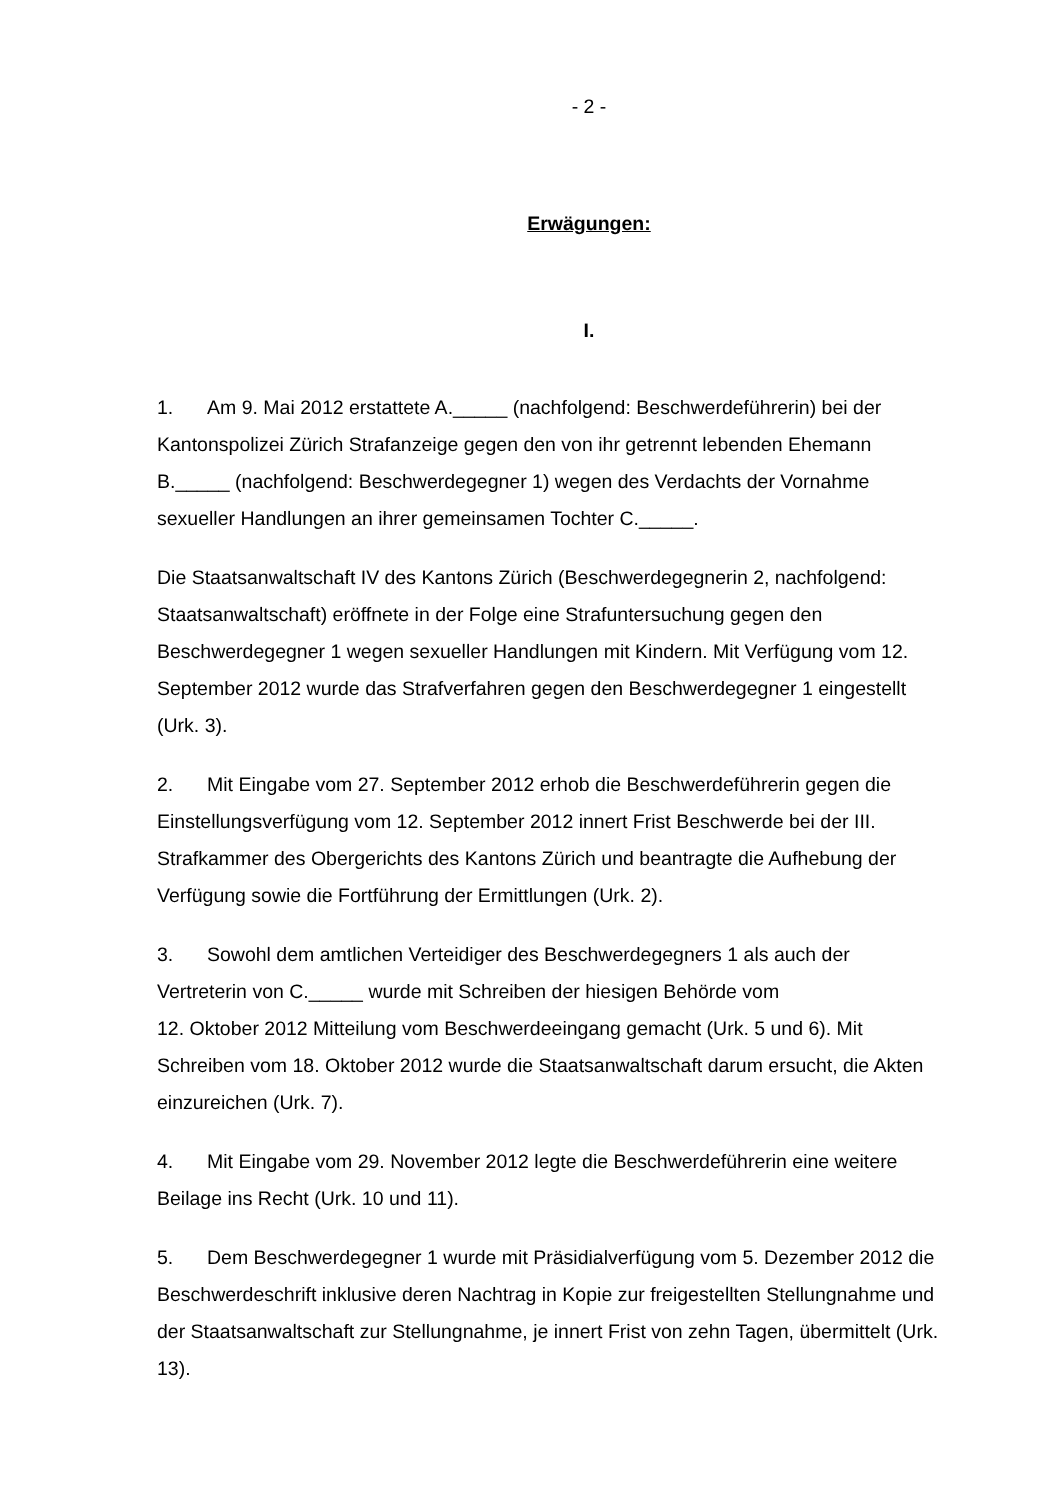- 2 -
Erwägungen:
I.
1. Am 9. Mai 2012 erstattete A._____ (nachfolgend: Beschwerdeführerin) bei der Kantonspolizei Zürich Strafanzeige gegen den von ihr getrennt lebenden Ehemann B._____ (nachfolgend: Beschwerdegegner 1) wegen des Verdachts der Vornahme sexueller Handlungen an ihrer gemeinsamen Tochter C._____.
Die Staatsanwaltschaft IV des Kantons Zürich (Beschwerdegegnerin 2, nachfolgend: Staatsanwaltschaft) eröffnete in der Folge eine Strafuntersuchung gegen den Beschwerdegegner 1 wegen sexueller Handlungen mit Kindern. Mit Verfügung vom 12. September 2012 wurde das Strafverfahren gegen den Beschwerdegegner 1 eingestellt (Urk. 3).
2. Mit Eingabe vom 27. September 2012 erhob die Beschwerdeführerin gegen die Einstellungsverfügung vom 12. September 2012 innert Frist Beschwerde bei der III. Strafkammer des Obergerichts des Kantons Zürich und beantragte die Aufhebung der Verfügung sowie die Fortführung der Ermittlungen (Urk. 2).
3. Sowohl dem amtlichen Verteidiger des Beschwerdegegners 1 als auch der Vertreterin von C._____ wurde mit Schreiben der hiesigen Behörde vom
12. Oktober 2012 Mitteilung vom Beschwerdeeingang gemacht (Urk. 5 und 6). Mit Schreiben vom 18. Oktober 2012 wurde die Staatsanwaltschaft darum ersucht, die Akten einzureichen (Urk. 7).
4. Mit Eingabe vom 29. November 2012 legte die Beschwerdeführerin eine weitere Beilage ins Recht (Urk. 10 und 11).
5. Dem Beschwerdegegner 1 wurde mit Präsidialverfügung vom 5. Dezember 2012 die Beschwerdeschrift inklusive deren Nachtrag in Kopie zur freigestellten Stellungnahme und der Staatsanwaltschaft zur Stellungnahme, je innert Frist von zehn Tagen, übermittelt (Urk. 13).